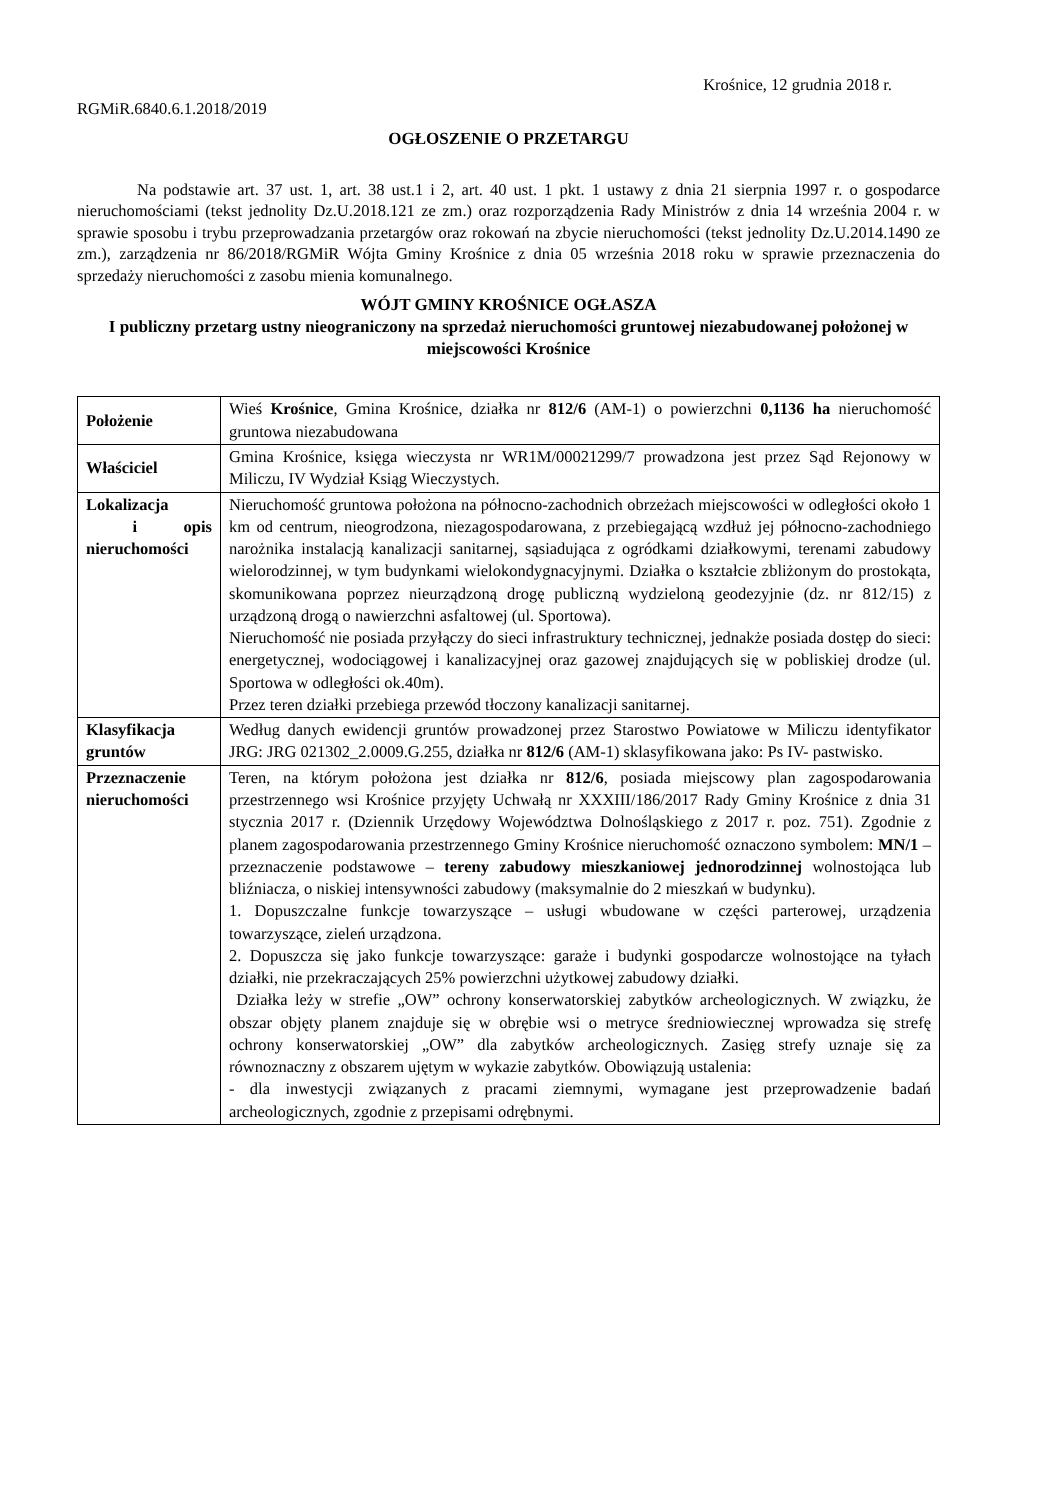Krośnice, 12 grudnia 2018 r.
RGMiR.6840.6.1.2018/2019
OGŁOSZENIE O PRZETARGU
Na podstawie art. 37 ust. 1, art. 38 ust.1 i 2, art. 40 ust. 1 pkt. 1 ustawy z dnia 21 sierpnia 1997 r. o gospodarce nieruchomościami (tekst jednolity Dz.U.2018.121 ze zm.) oraz rozporządzenia Rady Ministrów z dnia 14 września 2004 r. w sprawie sposobu i trybu przeprowadzania przetargów oraz rokowań na zbycie nieruchomości (tekst jednolity Dz.U.2014.1490 ze zm.), zarządzenia nr 86/2018/RGMiR Wójta Gminy Krośnice z dnia 05 września 2018 roku w sprawie przeznaczenia do sprzedaży nieruchomości z zasobu mienia komunalnego.
WÓJT GMINY KROŚNICE OGŁASZA
I publiczny przetarg ustny nieograniczony na sprzedaż nieruchomości gruntowej niezabudowanej położonej w miejscowości Krośnice
| Położenie | Wieś Krośnice , Gmina Krośnice, działka nr 812/6 (AM-1) o powierzchni 0,1136 ha nieruchomość gruntowa niezabudowana |
| Właściciel | Gmina Krośnice, księga wieczysta nr WR1M/00021299/7 prowadzona jest przez Sąd Rejonowy w Miliczu, IV Wydział Ksiąg Wieczystych. |
| Lokalizacja i opis nieruchomości | Nieruchomość gruntowa położona na północno-zachodnich obrzeżach miejscowości w odległości około 1 km od centrum, nieogrodzona, niezagospodarowana, z przebiegającą wzdłuż jej północno-zachodniego narożnika instalacją kanalizacji sanitarnej, sąsiadująca z ogródkami działkowymi, terenami zabudowy wielorodzinnej, w tym budynkami wielokondygnacyjnymi. Działka o kształcie zbliżonym do prostokąta, skomunikowana poprzez nieurządzoną drogę publiczną wydzieloną geodezyjnie (dz. nr 812/15) z urządzoną drogą o nawierzchni asfaltowej (ul. Sportowa). Nieruchomość nie posiada przyłączy do sieci infrastruktury technicznej, jednakże posiada dostęp do sieci: energetycznej, wodociągowej i kanalizacyjnej oraz gazowej znajdujących się w pobliskiej drodze (ul. Sportowa w odległości ok.40m). Przez teren działki przebiega przewód tłoczony kanalizacji sanitarnej. |
| Klasyfikacja gruntów | Według danych ewidencji gruntów prowadzonej przez Starostwo Powiatowe w Miliczu identyfikator JRG: JRG 021302_2.0009.G.255, działka nr 812/6 (AM-1) sklasyfikowana jako: Ps IV- pastwisko. |
| Przeznaczenie nieruchomości | Teren, na którym położona jest działka nr 812/6 , posiada miejscowy plan zagospodarowania przestrzennego wsi Krośnice przyjęty Uchwałą nr XXXIII/186/2017 Rady Gminy Krośnice z dnia 31 stycznia 2017 r. (Dziennik Urzędowy Województwa Dolnośląskiego z 2017 r. poz. 751). Zgodnie z planem zagospodarowania przestrzennego Gminy Krośnice nieruchomość oznaczono symbolem: MN/1 – przeznaczenie podstawowe – tereny zabudowy mieszkaniowej jednorodzinnej wolnostojąca lub bliźniacza, o niskiej intensywności zabudowy (maksymalnie do 2 mieszkań w budynku). 1. Dopuszczalne funkcje towarzyszące – usługi wbudowane w części parterowej, urządzenia towarzyszące, zieleń urządzona. 2. Dopuszcza się jako funkcje towarzyszące: garaże i budynki gospodarcze wolnostojące na tyłach działki, nie przekraczających 25% powierzchni użytkowej zabudowy działki. Działka leży w strefie „OW” ochrony konserwatorskiej zabytków archeologicznych. W związku, że obszar objęty planem znajduje się w obrębie wsi o metryce średniowiecznej wprowadza się strefę ochrony konserwatorskiej „OW” dla zabytków archeologicznych. Zasięg strefy uznaje się za równoznaczny z obszarem ujętym w wykazie zabytków. Obowiązują ustalenia: - dla inwestycji związanych z pracami ziemnymi, wymagane jest przeprowadzenie badań archeologicznych, zgodnie z przepisami odrębnymi. |